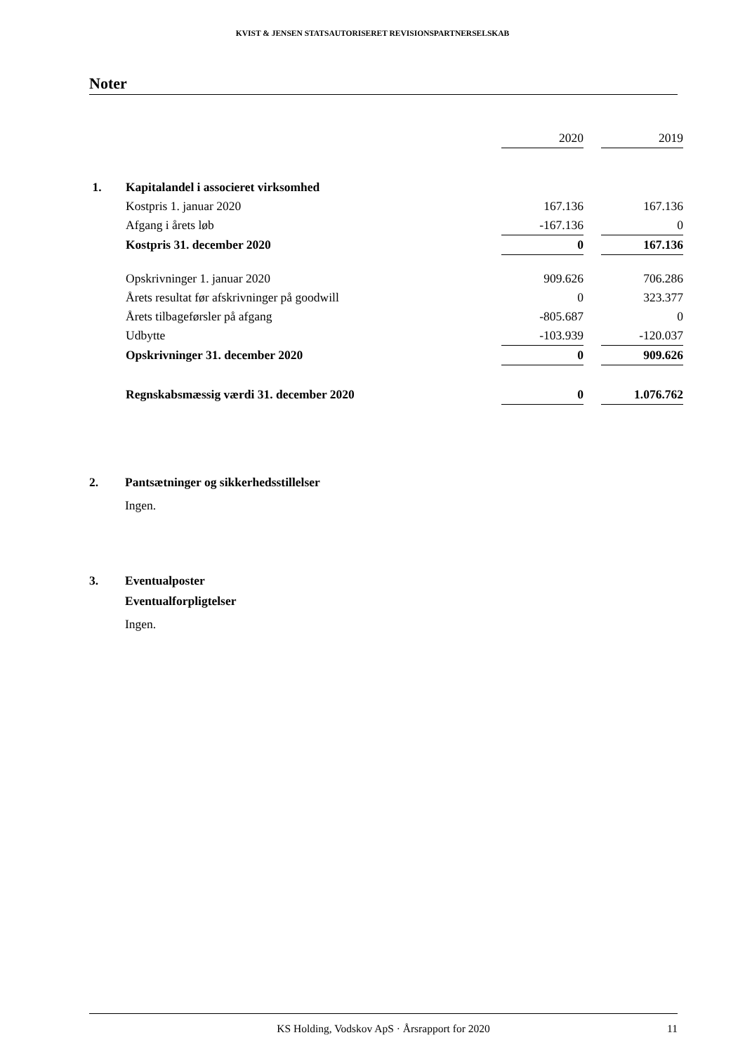KVIST & JENSEN STATSAUTORISERET REVISIONSPARTNERSELSKAB
Noter
| | | 2020 | | 2019 |
| 1. | Kapitalandel i associeret virksomhed | | | |
| | Kostpris 1. januar 2020 | 167.136 | | 167.136 |
| | Afgang i årets løb | -167.136 | | 0 |
| | Kostpris 31. december 2020 | 0 | | 167.136 |
| | Opskrivninger 1. januar 2020 | 909.626 | | 706.286 |
| | Årets resultat før afskrivninger på goodwill | 0 | | 323.377 |
| | Årets tilbageførsler på afgang | -805.687 | | 0 |
| | Udbytte | -103.939 | | -120.037 |
| | Opskrivninger 31. december 2020 | 0 | | 909.626 |
| | Regnskabsmæssig værdi 31. december 2020 | 0 | | 1.076.762 |
2. Pantsætninger og sikkerhedsstillelser
Ingen.
3. Eventualposter
Eventualforpligtelser
Ingen.
KS Holding, Vodskov ApS · Årsrapport for 2020 11